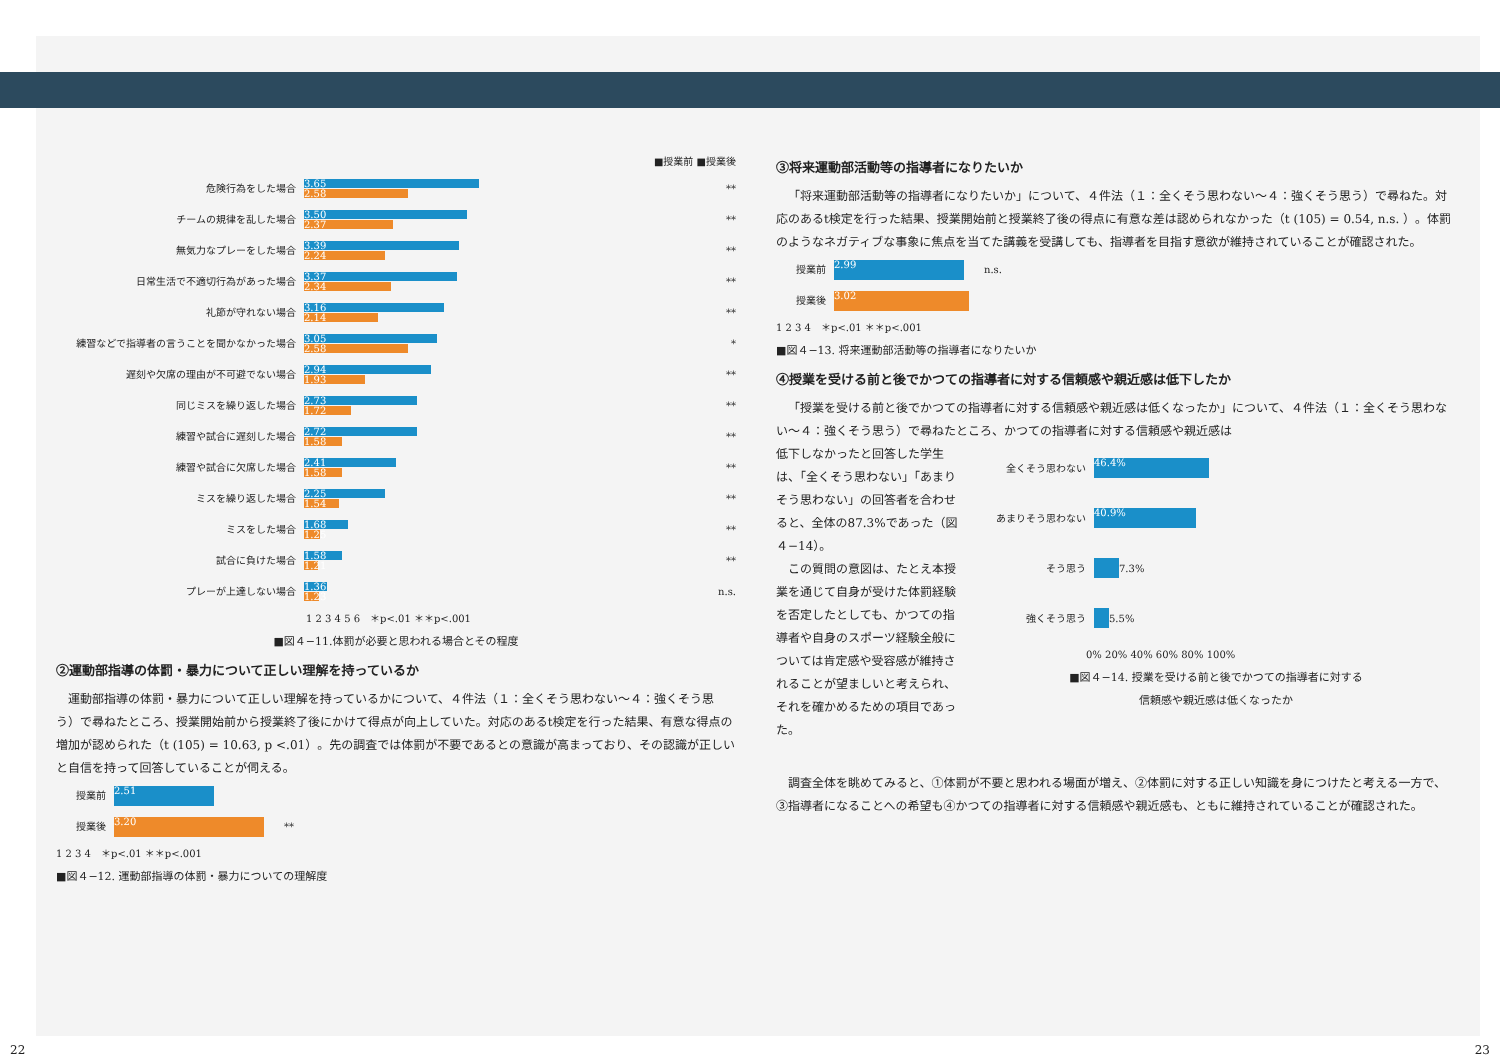■授業前 ■授業後
危険行為をした場合
3.65
2.58
**
チームの規律を乱した場合
3.50
2.37
**
無気力なプレーをした場合
3.39
2.24
**
日常生活で不適切行為があった場合
3.37
2.34
**
礼節が守れない場合
3.16
2.14
**
練習などで指導者の言うことを聞かなかった場合
3.05
2.58
*
遅刻や欠席の理由が不可避でない場合
2.94
1.93
**
同じミスを繰り返した場合
2.73
1.72
**
練習や試合に遅刻した場合
2.72
1.58
**
練習や試合に欠席した場合
2.41
1.58
**
ミスを繰り返した場合
2.25
1.54
**
ミスをした場合
1.68
1.25
**
試合に負けた場合
1.58
1.21
**
プレーが上達しない場合
1.36
1.23
n.s.
1 2 3 4 5 6　＊p<.01 ＊＊p<.001
■図４−11.体罰が必要と思われる場合とその程度
②運動部指導の体罰・暴力について正しい理解を持っているか
運動部指導の体罰・暴力について正しい理解を持っているかについて、４件法（１：全くそう思わない〜４：強くそう思う）で尋ねたところ、授業開始前から授業終了後にかけて得点が向上していた。対応のあるt検定を行った結果、有意な得点の増加が認められた（t (105) = 10.63, p <.01）。先の調査では体罰が不要であるとの意識が高まっており、その認識が正しいと自信を持って回答していることが伺える。
授業前
2.51
授業後
3.20
**
1 2 3 4　＊p<.01 ＊＊p<.001
■図４−12. 運動部指導の体罰・暴力についての理解度
③将来運動部活動等の指導者になりたいか
「将来運動部活動等の指導者になりたいか」について、４件法（１：全くそう思わない〜４：強くそう思う）で尋ねた。対応のあるt検定を行った結果、授業開始前と授業終了後の得点に有意な差は認められなかった（t (105) = 0.54, n.s. ）。体罰のようなネガティブな事象に焦点を当てた講義を受講しても、指導者を目指す意欲が維持されていることが確認された。
授業前
2.99
n.s.
授業後
3.02
1 2 3 4　＊p<.01 ＊＊p<.001
■図４−13. 将来運動部活動等の指導者になりたいか
④授業を受ける前と後でかつての指導者に対する信頼感や親近感は低下したか
「授業を受ける前と後でかつての指導者に対する信頼感や親近感は低くなったか」について、４件法（１：全くそう思わない〜４：強くそう思う）で尋ねたところ、かつての指導者に対する信頼感や親近感は
低下しなかったと回答した学生は、「全くそう思わない」「あまりそう思わない」の回答者を合わせると、全体の87.3%であった（図４−14）。
この質問の意図は、たとえ本授業を通じて自身が受けた体罰経験を否定したとしても、かつての指導者や自身のスポーツ経験全般については肯定感や受容感が維持されることが望ましいと考えられ、それを確かめるための項目であった。
全くそう思わない
46.4%
あまりそう思わない
40.9%
そう思う 7.3%
強くそう思う 5.5%
0% 20% 40% 60% 80% 100%
■図４−14. 授業を受ける前と後でかつての指導者に対する
信頼感や親近感は低くなったか
調査全体を眺めてみると、①体罰が不要と思われる場面が増え、②体罰に対する正しい知識を身につけたと考える一方で、③指導者になることへの希望も④かつての指導者に対する信頼感や親近感も、ともに維持されていることが確認された。
22 23